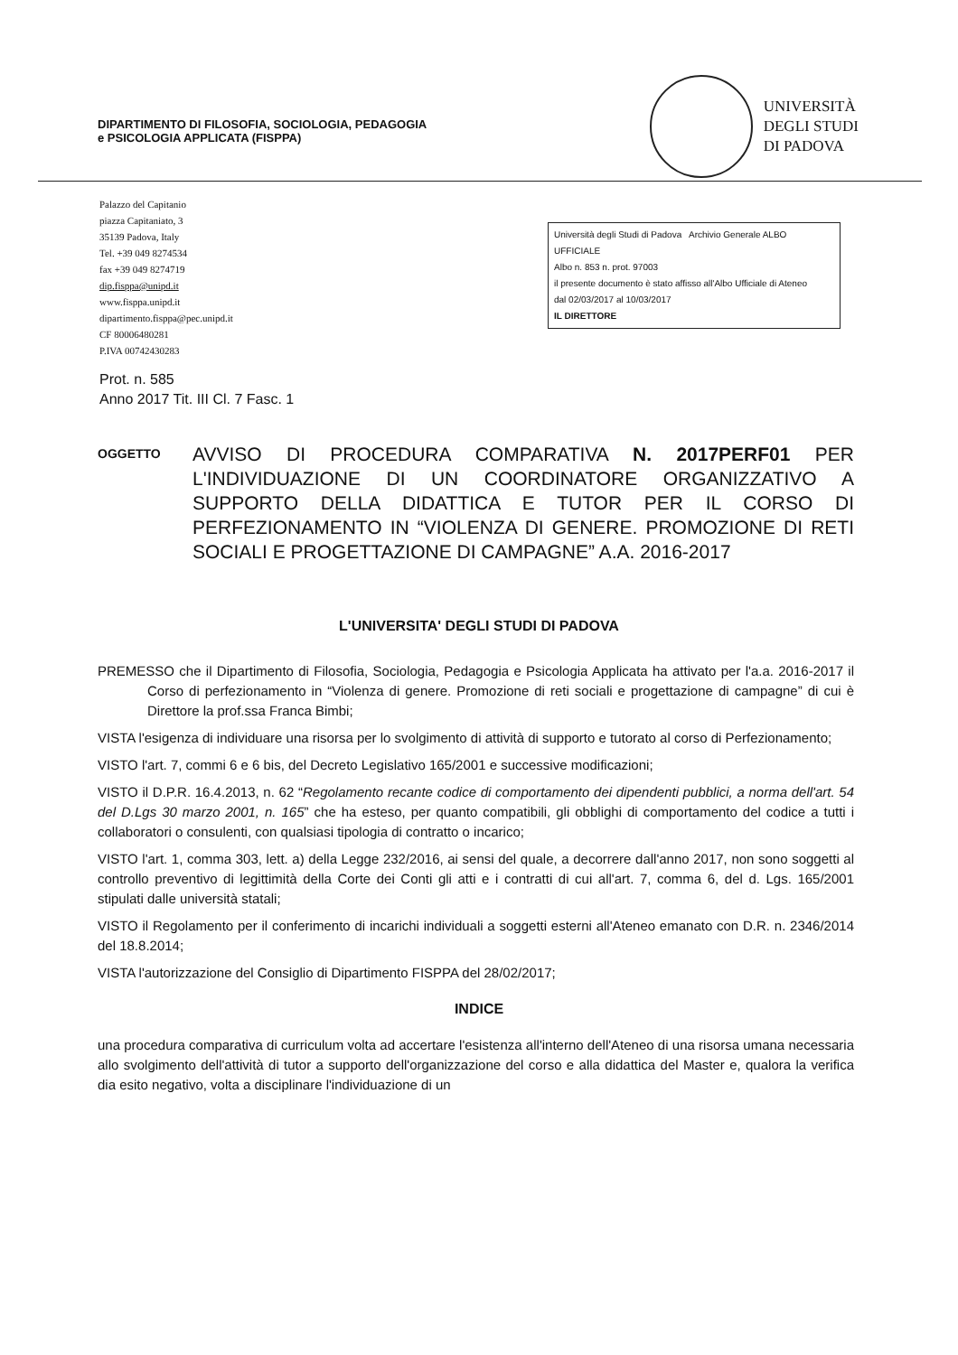DIPARTIMENTO DI FILOSOFIA, SOCIOLOGIA, PEDAGOGIA
e PSICOLOGIA APPLICATA (FISPPA)
UNIVERSITÀ
DEGLI STUDI
DI PADOVA
Palazzo del Capitanio
piazza Capitaniato, 3
35139 Padova, Italy
Tel. +39 049 8274534
fax +39 049 8274719
dip.fisppa@unipd.it
www.fisppa.unipd.it
dipartimento.fisppa@pec.unipd.it
CF 80006480281
P.IVA 00742430283
Università degli Studi di Padova Archivio Generale ALBO UFFICIALE
Albo n. 853 n. prot. 97003
il presente documento è stato affisso all'Albo Ufficiale di Ateneo
dal 02/03/2017 al 10/03/2017
IL DIRETTORE
Prot. n. 585
Anno 2017 Tit. III Cl. 7 Fasc. 1
OGGETTO
AVVISO DI PROCEDURA COMPARATIVA N. 2017PERF01 PER L'INDIVIDUAZIONE DI UN COORDINATORE ORGANIZZATIVO A SUPPORTO DELLA DIDATTICA E TUTOR PER IL CORSO DI PERFEZIONAMENTO IN “VIOLENZA DI GENERE. PROMOZIONE DI RETI SOCIALI E PROGETTAZIONE DI CAMPAGNE” A.A. 2016-2017
L'UNIVERSITA' DEGLI STUDI DI PADOVA
PREMESSO che il Dipartimento di Filosofia, Sociologia, Pedagogia e Psicologia Applicata ha attivato per l'a.a. 2016-2017 il Corso di perfezionamento in “Violenza di genere. Promozione di reti sociali e progettazione di campagne” di cui è Direttore la prof.ssa Franca Bimbi;
VISTA l'esigenza di individuare una risorsa per lo svolgimento di attività di supporto e tutorato al corso di Perfezionamento;
VISTO l'art. 7, commi 6 e 6 bis, del Decreto Legislativo 165/2001 e successive modificazioni;
VISTO il D.P.R. 16.4.2013, n. 62 “Regolamento recante codice di comportamento dei dipendenti pubblici, a norma dell'art. 54 del D.Lgs 30 marzo 2001, n. 165” che ha esteso, per quanto compatibili, gli obblighi di comportamento del codice a tutti i collaboratori o consulenti, con qualsiasi tipologia di contratto o incarico;
VISTO l'art. 1, comma 303, lett. a) della Legge 232/2016, ai sensi del quale, a decorrere dall'anno 2017, non sono soggetti al controllo preventivo di legittimità della Corte dei Conti gli atti e i contratti di cui all'art. 7, comma 6, del d. Lgs. 165/2001 stipulati dalle università statali;
VISTO il Regolamento per il conferimento di incarichi individuali a soggetti esterni all'Ateneo emanato con D.R. n. 2346/2014 del 18.8.2014;
VISTA l'autorizzazione del Consiglio di Dipartimento FISPPA del 28/02/2017;
INDICE
una procedura comparativa di curriculum volta ad accertare l'esistenza all'interno dell'Ateneo di una risorsa umana necessaria allo svolgimento dell'attività di tutor a supporto dell'organizzazione del corso e alla didattica del Master e, qualora la verifica dia esito negativo, volta a disciplinare l'individuazione di un